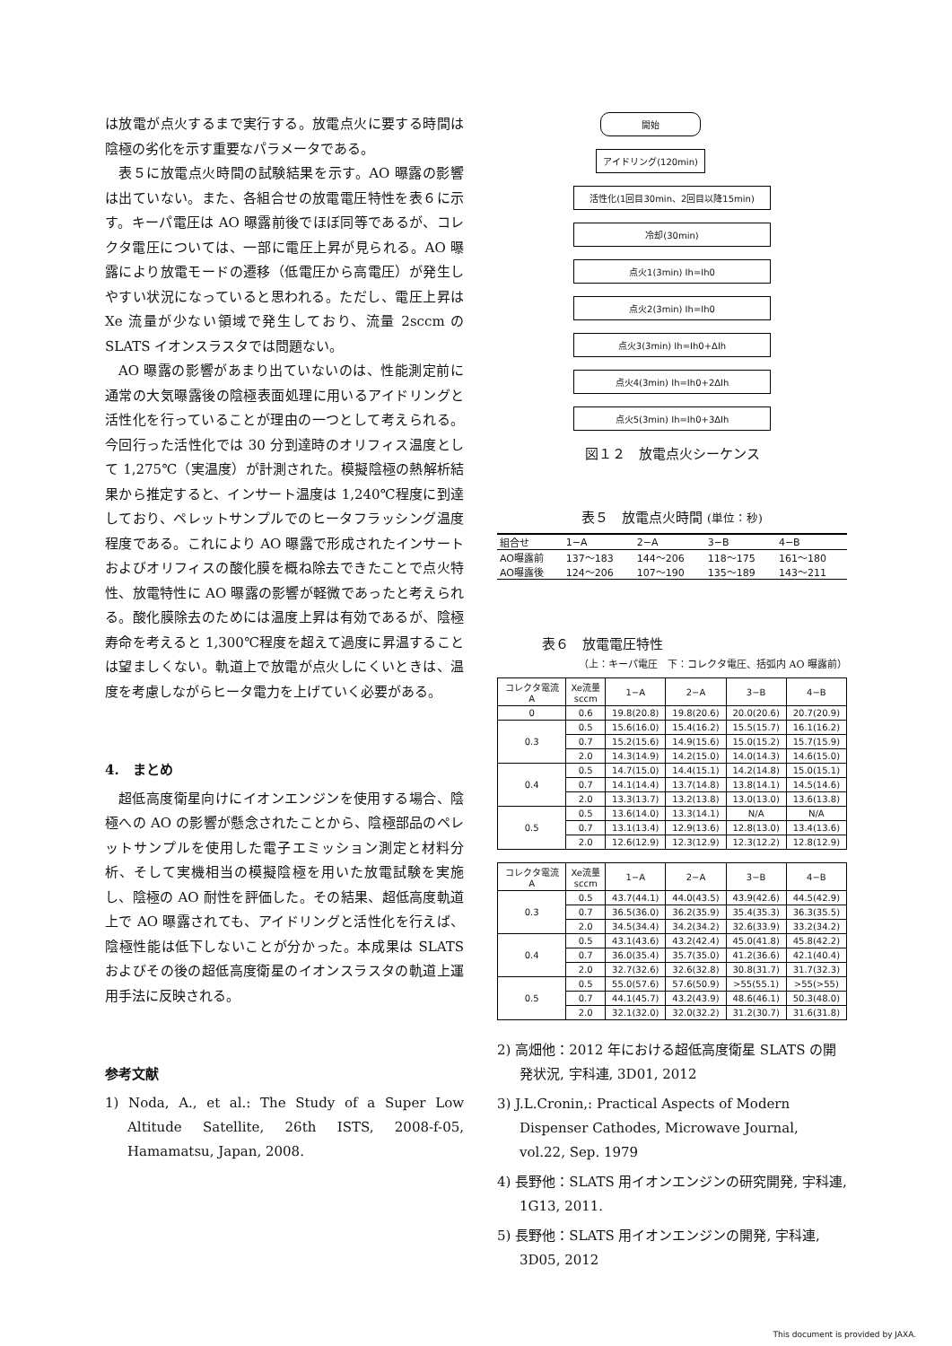は放電が点火するまで実行する。放電点火に要する時間は陰極の劣化を示す重要なパラメータである。
表５に放電点火時間の試験結果を示す。AO 曝露の影響は出ていない。また、各組合せの放電電圧特性を表６に示す。キーパ電圧は AO 曝露前後でほぼ同等であるが、コレクタ電圧については、一部に電圧上昇が見られる。AO 曝露により放電モードの遷移（低電圧から高電圧）が発生しやすい状況になっていると思われる。ただし、電圧上昇は Xe 流量が少ない領域で発生しており、流量 2sccm の SLATS イオンスラスタでは問題ない。
AO 曝露の影響があまり出ていないのは、性能測定前に通常の大気曝露後の陰極表面処理に用いるアイドリングと活性化を行っていることが理由の一つとして考えられる。今回行った活性化では 30 分到達時のオリフィス温度として 1,275℃（実温度）が計測された。模擬陰極の熱解析結果から推定すると、インサート温度は 1,240℃程度に到達しており、ペレットサンプルでのヒータフラッシング温度程度である。これにより AO 曝露で形成されたインサートおよびオリフィスの酸化膜を概ね除去できたことで点火特性、放電特性に AO 曝露の影響が軽微であったと考えられる。酸化膜除去のためには温度上昇は有効であるが、陰極寿命を考えると 1,300℃程度を超えて過度に昇温することは望ましくない。軌道上で放電が点火しにくいときは、温度を考慮しながらヒータ電力を上げていく必要がある。
4.　まとめ
超低高度衛星向けにイオンエンジンを使用する場合、陰極への AO の影響が懸念されたことから、陰極部品のペレットサンプルを使用した電子エミッション測定と材料分析、そして実機相当の模擬陰極を用いた放電試験を実施し、陰極の AO 耐性を評価した。その結果、超低高度軌道上で AO 曝露されても、アイドリングと活性化を行えば、陰極性能は低下しないことが分かった。本成果は SLATS およびその後の超低高度衛星のイオンスラスタの軌道上運用手法に反映される。
参考文献
1) Noda, A., et al.: The Study of a Super Low Altitude Satellite, 26th ISTS, 2008-f-05, Hamamatsu, Japan, 2008.
開始
アイドリング(120min)
活性化(1回目30min、2回目以降15min)
冷却(30min)
点火1(3min) Ih=Ih0
点火2(3min) Ih=Ih0
点火3(3min) Ih=Ih0+ΔIh
点火4(3min) Ih=Ih0+2ΔIh
点火5(3min) Ih=Ih0+3ΔIh
図１２　放電点火シーケンス
表５　放電点火時間 (単位：秒)
| 組合せ | 1−A | 2−A | 3−B | 4−B |
| --- | --- | --- | --- | --- |
| AO曝露前 | 137〜183 | 144〜206 | 118〜175 | 161〜180 |
| AO曝露後 | 124〜206 | 107〜190 | 135〜189 | 143〜211 |
表６　放電電圧特性
（上：キーパ電圧　下：コレクタ電圧、括弧内 AO 曝露前）
| コレクタ電流 A | Xe流量 sccm | 1−A | 2−A | 3−B | 4−B |
| --- | --- | --- | --- | --- | --- |
| 0 | 0.6 | 19.8(20.8) | 19.8(20.6) | 20.0(20.6) | 20.7(20.9) |
| 0.3 | 0.5 | 15.6(16.0) | 15.4(16.2) | 15.5(15.7) | 16.1(16.2) |
| | 0.7 | 15.2(15.6) | 14.9(15.6) | 15.0(15.2) | 15.7(15.9) |
| | 2.0 | 14.3(14.9) | 14.2(15.0) | 14.0(14.3) | 14.6(15.0) |
| 0.4 | 0.5 | 14.7(15.0) | 14.4(15.1) | 14.2(14.8) | 15.0(15.1) |
| | 0.7 | 14.1(14.4) | 13.7(14.8) | 13.8(14.1) | 14.5(14.6) |
| | 2.0 | 13.3(13.7) | 13.2(13.8) | 13.0(13.0) | 13.6(13.8) |
| 0.5 | 0.5 | 13.6(14.0) | 13.3(14.1) | N/A | N/A |
| | 0.7 | 13.1(13.4) | 12.9(13.6) | 12.8(13.0) | 13.4(13.6) |
| | 2.0 | 12.6(12.9) | 12.3(12.9) | 12.3(12.2) | 12.8(12.9) |
| コレクタ電流 A | Xe流量 sccm | 1−A | 2−A | 3−B | 4−B |
| --- | --- | --- | --- | --- | --- |
| 0.3 | 0.5 | 43.7(44.1) | 44.0(43.5) | 43.9(42.6) | 44.5(42.9) |
| | 0.7 | 36.5(36.0) | 36.2(35.9) | 35.4(35.3) | 36.3(35.5) |
| | 2.0 | 34.5(34.4) | 34.2(34.2) | 32.6(33.9) | 33.2(34.2) |
| 0.4 | 0.5 | 43.1(43.6) | 43.2(42.4) | 45.0(41.8) | 45.8(42.2) |
| | 0.7 | 36.0(35.4) | 35.7(35.0) | 41.2(36.6) | 42.1(40.4) |
| | 2.0 | 32.7(32.6) | 32.6(32.8) | 30.8(31.7) | 31.7(32.3) |
| 0.5 | 0.5 | 55.0(57.6) | 57.6(50.9) | >55(55.1) | >55(>55) |
| | 0.7 | 44.1(45.7) | 43.2(43.9) | 48.6(46.1) | 50.3(48.0) |
| | 2.0 | 32.1(32.0) | 32.0(32.2) | 31.2(30.7) | 31.6(31.8) |
2) 高畑他：2012 年における超低高度衛星 SLATS の開発状況, 宇科連, 3D01, 2012
3) J.L.Cronin,: Practical Aspects of Modern Dispenser Cathodes, Microwave Journal, vol.22, Sep. 1979
4) 長野他：SLATS 用イオンエンジンの研究開発, 宇科連, 1G13, 2011.
5) 長野他：SLATS 用イオンエンジンの開発, 宇科連, 3D05, 2012
This document is provided by JAXA.